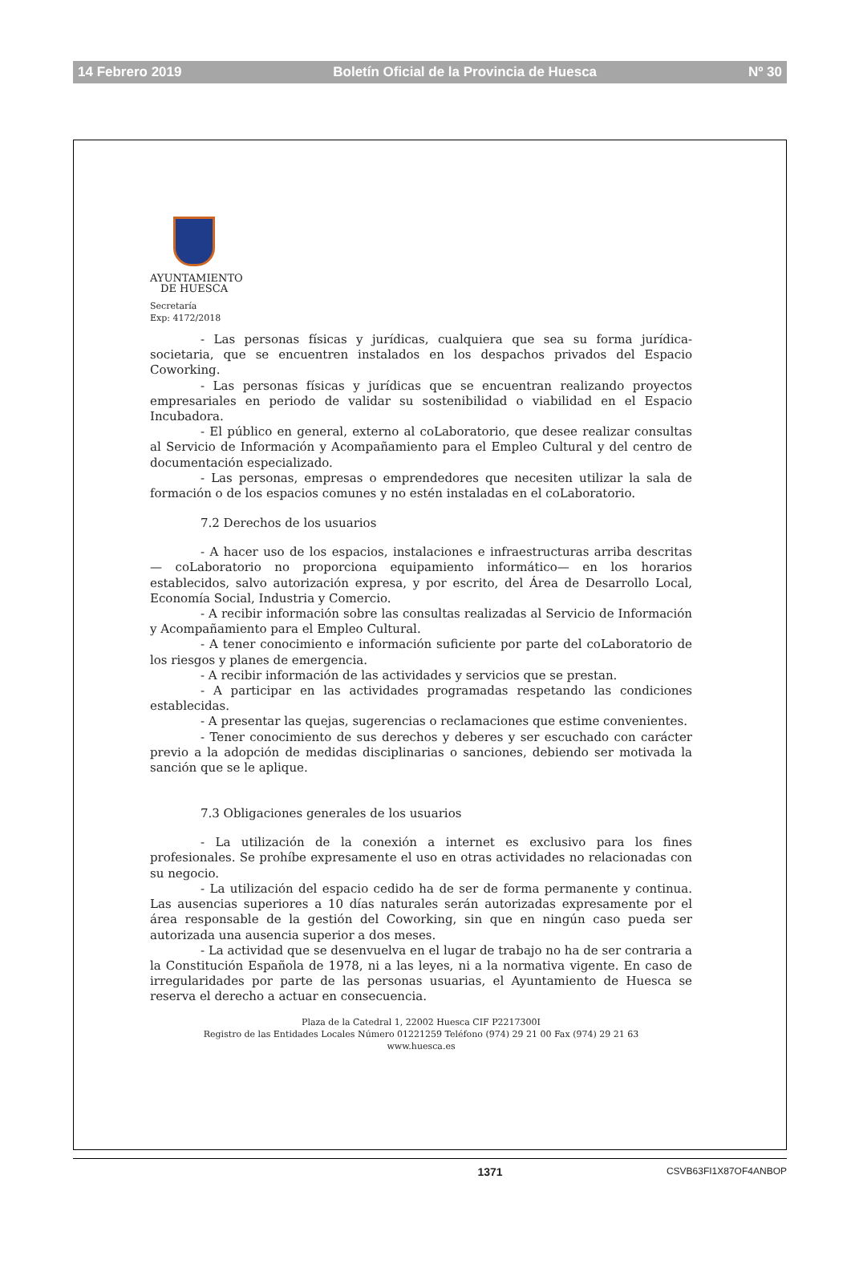14 Febrero 2019 Boletín Oficial de la Provincia de Huesca Nº 30
AYUNTAMIENTO
DE HUESCA
Secretaría
Exp: 4172/2018
- Las personas físicas y jurídicas, cualquiera que sea su forma jurídica-societaria, que se encuentren instalados en los despachos privados del Espacio Coworking.
- Las personas físicas y jurídicas que se encuentran realizando proyectos empresariales en periodo de validar su sostenibilidad o viabilidad en el Espacio Incubadora.
- El público en general, externo al coLaboratorio, que desee realizar consultas al Servicio de Información y Acompañamiento para el Empleo Cultural y del centro de documentación especializado.
- Las personas, empresas o emprendedores que necesiten utilizar la sala de formación o de los espacios comunes y no estén instaladas en el coLaboratorio.
7.2 Derechos de los usuarios
- A hacer uso de los espacios, instalaciones e infraestructuras arriba descritas — coLaboratorio no proporciona equipamiento informático— en los horarios establecidos, salvo autorización expresa, y por escrito, del Área de Desarrollo Local, Economía Social, Industria y Comercio.
- A recibir información sobre las consultas realizadas al Servicio de Información y Acompañamiento para el Empleo Cultural.
- A tener conocimiento e información suficiente por parte del coLaboratorio de los riesgos y planes de emergencia.
- A recibir información de las actividades y servicios que se prestan.
- A participar en las actividades programadas respetando las condiciones establecidas.
- A presentar las quejas, sugerencias o reclamaciones que estime convenientes.
- Tener conocimiento de sus derechos y deberes y ser escuchado con carácter previo a la adopción de medidas disciplinarias o sanciones, debiendo ser motivada la sanción que se le aplique.
7.3 Obligaciones generales de los usuarios
- La utilización de la conexión a internet es exclusivo para los fines profesionales. Se prohíbe expresamente el uso en otras actividades no relacionadas con su negocio.
- La utilización del espacio cedido ha de ser de forma permanente y continua. Las ausencias superiores a 10 días naturales serán autorizadas expresamente por el área responsable de la gestión del Coworking, sin que en ningún caso pueda ser autorizada una ausencia superior a dos meses.
- La actividad que se desenvuelva en el lugar de trabajo no ha de ser contraria a la Constitución Española de 1978, ni a las leyes, ni a la normativa vigente. En caso de irregularidades por parte de las personas usuarias, el Ayuntamiento de Huesca se reserva el derecho a actuar en consecuencia.
Plaza de la Catedral 1, 22002 Huesca CIF P2217300I
Registro de las Entidades Locales Número 01221259 Teléfono (974) 29 21 00 Fax (974) 29 21 63
www.huesca.es
1371 CSVB63FI1X87OF4ANBOP